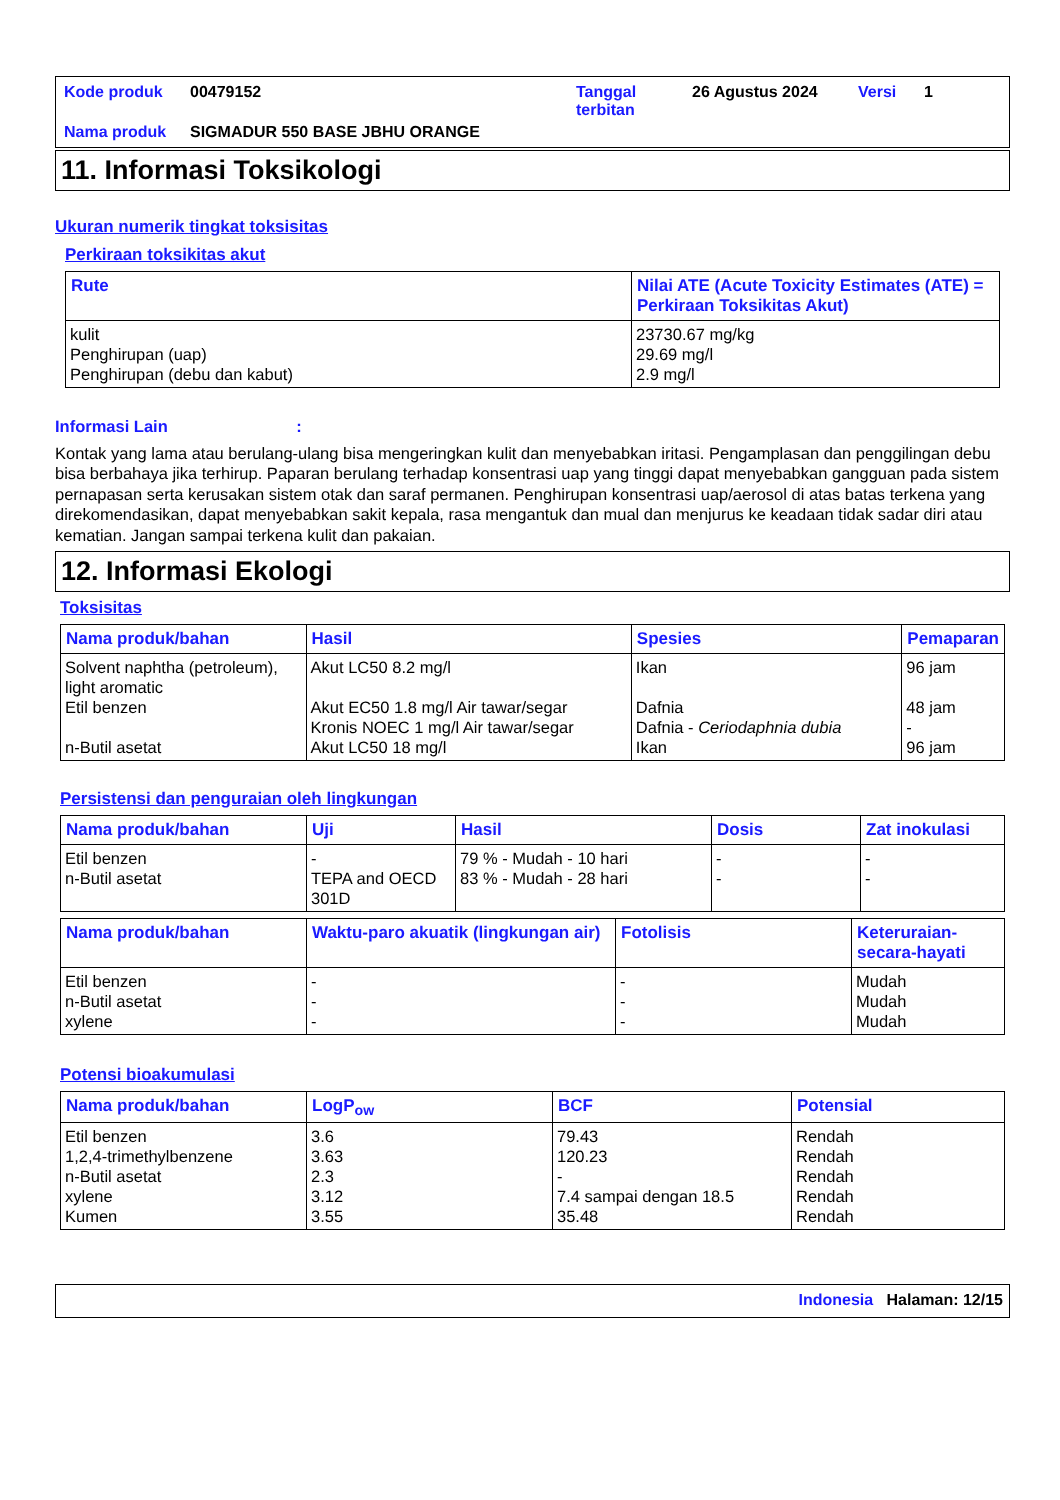| Kode produk | 00479152 | Tanggal terbitan | 26 Agustus 2024 | Versi | 1 |
| Nama produk | SIGMADUR 550 BASE JBHU ORANGE | | | | |
11. Informasi Toksikologi
Ukuran numerik tingkat toksisitas
Perkiraan toksikitas akut
| Rute | Nilai ATE (Acute Toxicity Estimates (ATE) = Perkiraan Toksikitas Akut) |
| --- | --- |
| kulit Penghirupan (uap) Penghirupan (debu dan kabut) | 23730.67 mg/kg 29.69 mg/l 2.9 mg/l |
Informasi Lain :
Kontak yang lama atau berulang-ulang bisa mengeringkan kulit dan menyebabkan iritasi. Pengamplasan dan penggilingan debu bisa berbahaya jika terhirup. Paparan berulang terhadap konsentrasi uap yang tinggi dapat menyebabkan gangguan pada sistem pernapasan serta kerusakan sistem otak dan saraf permanen. Penghirupan konsentrasi uap/aerosol di atas batas terkena yang direkomendasikan, dapat menyebabkan sakit kepala, rasa mengantuk dan mual dan menjurus ke keadaan tidak sadar diri atau kematian. Jangan sampai terkena kulit dan pakaian.
12. Informasi Ekologi
Toksisitas
| Nama produk/bahan | Hasil | Spesies | Pemaparan |
| --- | --- | --- | --- |
| Solvent naphtha (petroleum), light aromatic Etil benzen n-Butil asetat | Akut LC50 8.2 mg/l Akut EC50 1.8 mg/l Air tawar/segar Kronis NOEC 1 mg/l Air tawar/segar Akut LC50 18 mg/l | Ikan Dafnia Dafnia - Ceriodaphnia dubia Ikan | 96 jam 48 jam - 96 jam |
Persistensi dan penguraian oleh lingkungan
| Nama produk/bahan | Uji | Hasil | Dosis | Zat inokulasi |
| --- | --- | --- | --- | --- |
| Etil benzen n-Butil asetat | - TEPA and OECD 301D | 79 % - Mudah - 10 hari 83 % - Mudah - 28 hari | - - | - - |
| Nama produk/bahan | Waktu-paro akuatik (lingkungan air) | Fotolisis | Keteruraian-secara-hayati |
| --- | --- | --- | --- |
| Etil benzen n-Butil asetat xylene | - - - | - - - | Mudah Mudah Mudah |
Potensi bioakumulasi
| Nama produk/bahan | LogP<sub>ow</sub> | BCF | Potensial |
| --- | --- | --- | --- |
| Etil benzen 1,2,4-trimethylbenzene n-Butil asetat xylene Kumen | 3.6 3.63 2.3 3.12 3.55 | 79.43 120.23 - 7.4 sampai dengan 18.5 35.48 | Rendah Rendah Rendah Rendah Rendah |
Indonesia Halaman: 12/15